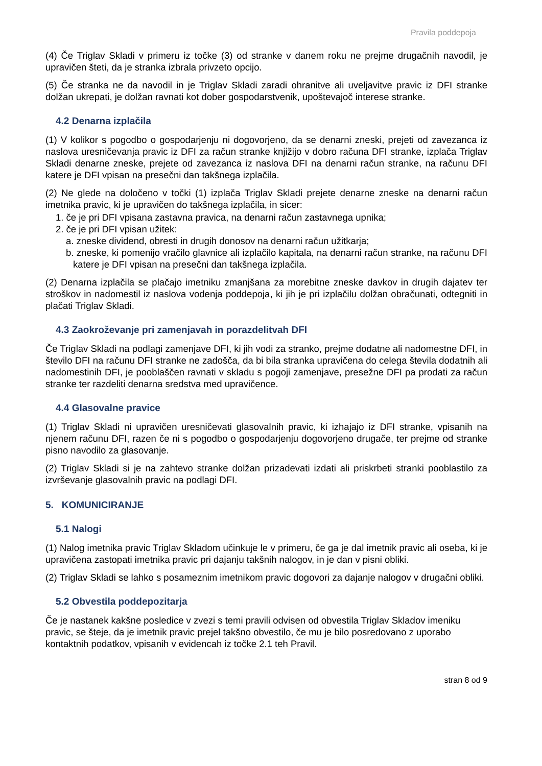Pravila poddepoja
(4) Če Triglav Skladi v primeru iz točke (3) od stranke v danem roku ne prejme drugačnih navodil, je upravičen šteti, da je stranka izbrala privzeto opcijo.
(5) Če stranka ne da navodil in je Triglav Skladi zaradi ohranitve ali uveljavitve pravic iz DFI stranke dolžan ukrepati, je dolžan ravnati kot dober gospodarstvenik, upoštevajoč interese stranke.
4.2 Denarna izplačila
(1) V kolikor s pogodbo o gospodarjenju ni dogovorjeno, da se denarni zneski, prejeti od zavezanca iz naslova uresničevanja pravic iz DFI za račun stranke knjižijo v dobro računa DFI stranke, izplača Triglav Skladi denarne zneske, prejete od zavezanca iz naslova DFI na denarni račun stranke, na računu DFI katere je DFI vpisan na presečni dan takšnega izplačila.
(2) Ne glede na določeno v točki (1) izplača Triglav Skladi prejete denarne zneske na denarni račun imetnika pravic, ki je upravičen do takšnega izplačila, in sicer:
1. če je pri DFI vpisana zastavna pravica, na denarni račun zastavnega upnika;
2. če je pri DFI vpisan užitek:
a. zneske dividend, obresti in drugih donosov na denarni račun užitkarja;
b. zneske, ki pomenijo vračilo glavnice ali izplačilo kapitala, na denarni račun stranke, na računu DFI katere je DFI vpisan na presečni dan takšnega izplačila.
(2) Denarna izplačila se plačajo imetniku zmanjšana za morebitne zneske davkov in drugih dajatev ter stroškov in nadomestil iz naslova vodenja poddepoja, ki jih je pri izplačilu dolžan obračunati, odtegniti in plačati Triglav Skladi.
4.3 Zaokroževanje pri zamenjavah in porazdelitvah DFI
Če Triglav Skladi na podlagi zamenjave DFI, ki jih vodi za stranko, prejme dodatne ali nadomestne DFI, in število DFI na računu DFI stranke ne zadošča, da bi bila stranka upravičena do celega števila dodatnih ali nadomestinih DFI, je pooblaščen ravnati v skladu s pogoji zamenjave, presežne DFI pa prodati za račun stranke ter razdeliti denarna sredstva med upravičence.
4.4 Glasovalne pravice
(1) Triglav Skladi ni upravičen uresničevati glasovalnih pravic, ki izhajajo iz DFI stranke, vpisanih na njenem računu DFI, razen če ni s pogodbo o gospodarjenju dogovorjeno drugače, ter prejme od stranke pisno navodilo za glasovanje.
(2) Triglav Skladi si je na zahtevo stranke dolžan prizadevati izdati ali priskrbeti stranki pooblastilo za izvrševanje glasovalnih pravic na podlagi DFI.
5. KOMUNICIRANJE
5.1 Nalogi
(1) Nalog imetnika pravic Triglav Skladom učinkuje le v primeru, če ga je dal imetnik pravic ali oseba, ki je upravičena zastopati imetnika pravic pri dajanju takšnih nalogov, in je dan v pisni obliki.
(2) Triglav Skladi se lahko s posameznim imetnikom pravic dogovori za dajanje nalogov v drugačni obliki.
5.2 Obvestila poddepozitarja
Če je nastanek kakšne posledice v zvezi s temi pravili odvisen od obvestila Triglav Skladov imeniku pravic, se šteje, da je imetnik pravic prejel takšno obvestilo, če mu je bilo posredovano z uporabo kontaktnih podatkov, vpisanih v evidencah iz točke 2.1 teh Pravil.
stran 8 od 9